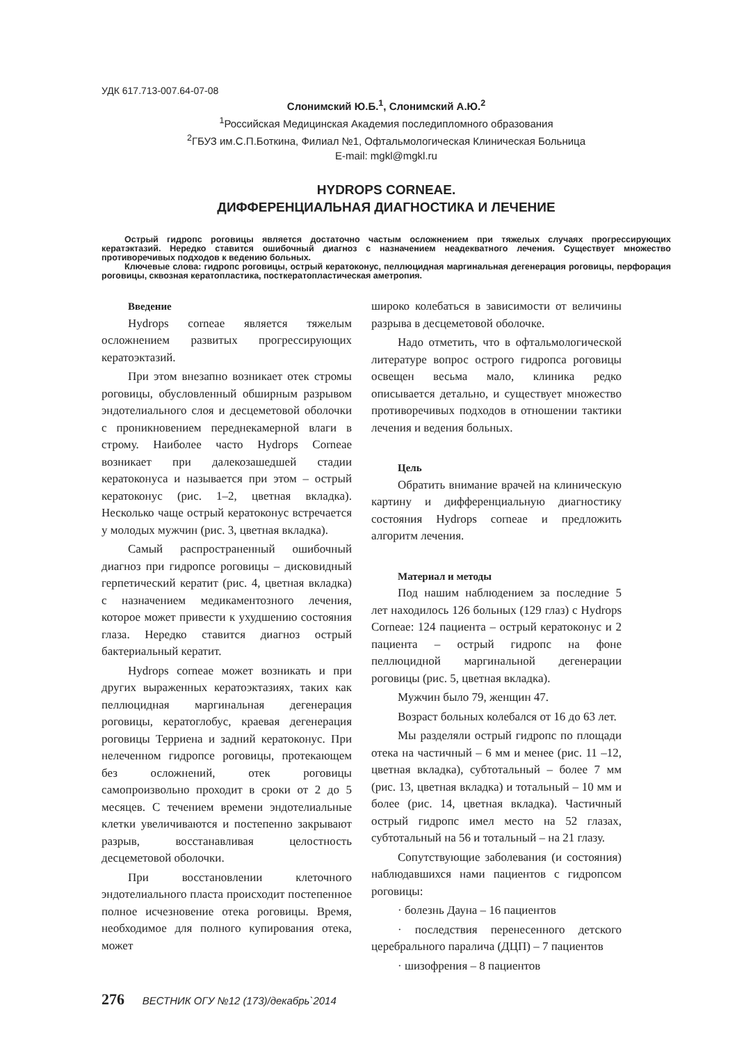УДК 617.713-007.64-07-08
Слонимский Ю.Б.<sup>1</sup>, Слонимский А.Ю.<sup>2</sup>
<sup>1</sup> Российская Медицинская Академия последипломного образования
<sup>2</sup> ГБУЗ им.С.П.Боткина, Филиал №1, Офтальмологическая Клиническая Больница
E-mail: mgkl@mgkl.ru
HYDROPS CORNEAE.
ДИФФЕРЕНЦИАЛЬНАЯ ДИАГНОСТИКА И ЛЕЧЕНИЕ
Острый гидропс роговицы является достаточно частым осложнением при тяжелых случаях прогрессирующих кератэктазий. Нередко ставится ошибочный диагноз с назначением неадекватного лечения. Существует множество противоречивых подходов к ведению больных.
Ключевые слова: гидропс роговицы, острый кератоконус, пеллюцидная маргинальная дегенерация роговицы, перфорация роговицы, сквозная кератопластика, посткератопластическая аметропия.
Введение
Hydrops corneae является тяжелым осложнением развитых прогрессирующих кератоэктазий.
При этом внезапно возникает отек стромы роговицы, обусловленный обширным разрывом эндотелиального слоя и десцеметовой оболочки с проникновением переднекамерной влаги в строму. Наиболее часто Hydrops Corneae возникает при далекозашедшей стадии кератоконуса и называется при этом – острый кератоконус (рис. 1–2, цветная вкладка). Несколько чаще острый кератоконус встречается у молодых мужчин (рис. 3, цветная вкладка).
Самый распространенный ошибочный диагноз при гидропсе роговицы – дисковидный герпетический кератит (рис. 4, цветная вкладка) с назначением медикаментозного лечения, которое может привести к ухудшению состояния глаза. Нередко ставится диагноз острый бактериальный кератит.
Hydrops corneae может возникать и при других выраженных кератоэктазиях, таких как пеллюцидная маргинальная дегенерация роговицы, кератоглобус, краевая дегенерация роговицы Терриена и задний кератоконус. При нелеченном гидропсе роговицы, протекающем без осложнений, отек роговицы самопроизвольно проходит в сроки от 2 до 5 месяцев. С течением времени эндотелиальные клетки увеличиваются и постепенно закрывают разрыв, восстанавливая целостность десцеметовой оболочки.
При восстановлении клеточного эндотелиального пласта происходит постепенное полное исчезновение отека роговицы. Время, необходимое для полного купирования отека, может
широко колебаться в зависимости от величины разрыва в десцеметовой оболочке.
Надо отметить, что в офтальмологической литературе вопрос острого гидропса роговицы освещен весьма мало, клиника редко описывается детально, и существует множество противоречивых подходов в отношении тактики лечения и ведения больных.
Цель
Обратить внимание врачей на клиническую картину и дифференциальную диагностику состояния Hydrops corneae и предложить алгоритм лечения.
Материал и методы
Под нашим наблюдением за последние 5 лет находилось 126 больных (129 глаз) с Hydrops Corneae: 124 пациента – острый кератоконус и 2 пациента – острый гидропс на фоне пеллюцидной маргинальной дегенерации роговицы (рис. 5, цветная вкладка).
Мужчин было 79, женщин 47.
Возраст больных колебался от 16 до 63 лет.
Мы разделяли острый гидропс по площади отека на частичный – 6 мм и менее (рис. 11 –12, цветная вкладка), субтотальный – более 7 мм (рис. 13, цветная вкладка) и тотальный – 10 мм и более (рис. 14, цветная вкладка). Частичный острый гидропс имел место на 52 глазах, субтотальный на 56 и тотальный – на 21 глазу.
Сопутствующие заболевания (и состояния) наблюдавшихся нами пациентов с гидропсом роговицы:
· болезнь Дауна – 16 пациентов
· последствия перенесенного детского церебрального паралича (ДЦП) – 7 пациентов
· шизофрения – 8 пациентов
276 ВЕСТНИК ОГУ №12 (173)/декабрь`2014